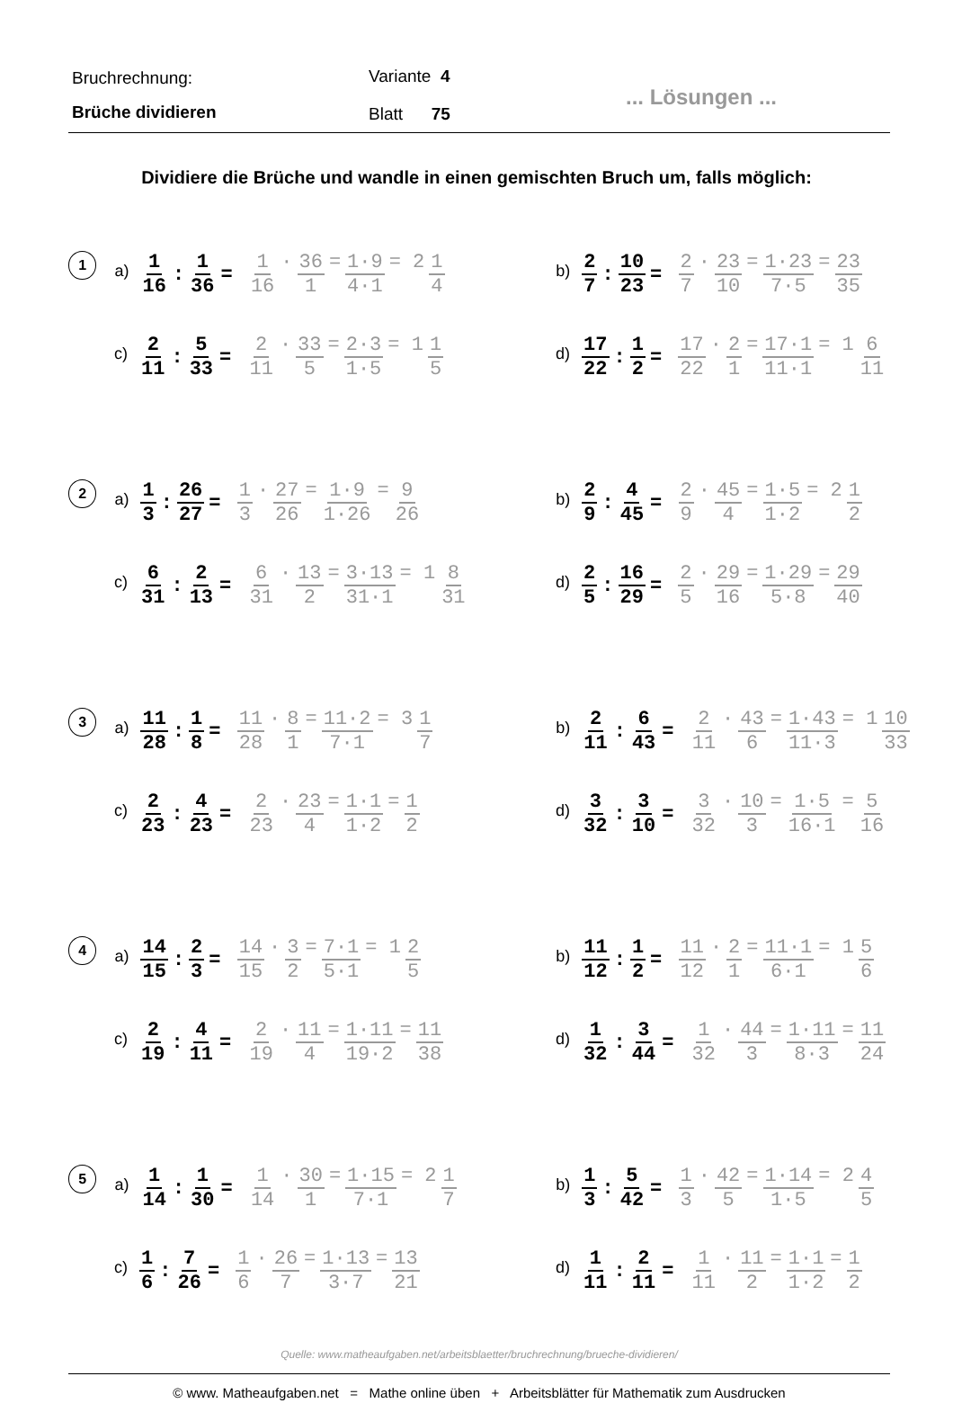Bruchrechnung:
Brüche dividieren
Variante 4
Blatt 75
... Lösungen ...
Dividiere die Brüche und wandle in einen gemischten Bruch um, falls möglich:
1
a) 1 16: 1 36 = 1 16 · 36 1 = 1·9 4·1 = 2 1 4
b) 2 7: 10 23 = 2 7 · 23 10 = 1·23 7·5 = 23 35
c) 2 11: 5 33 = 2 11 · 33 5 = 2·3 1·5 = 1 1 5
d) 17 22: 1 2 = 17 22 · 2 1 = 17·1 11·1 = 1 6 11
2
a) 1 3: 26 27 = 1 3 · 27 26 = 1·9 1·26 = 9 26
b) 2 9: 4 45 = 2 9 · 45 4 = 1·5 1·2 = 2 1 2
c) 6 31: 2 13 = 6 31 · 13 2 = 3·13 31·1 = 1 8 31
d) 2 5: 16 29 = 2 5 · 29 16 = 1·29 5·8 = 29 40
3
a) 11 28: 1 8 = 11 28 · 8 1 = 11·2 7·1 = 3 1 7
b) 2 11: 6 43 = 2 11 · 43 6 = 1·43 11·3 = 1 10 33
c) 2 23: 4 23 = 2 23 · 23 4 = 1·1 1·2 = 1 2
d) 3 32: 3 10 = 3 32 · 10 3 = 1·5 16·1 = 5 16
4
a) 14 15: 2 3 = 14 15 · 3 2 = 7·1 5·1 = 1 2 5
b) 11 12: 1 2 = 11 12 · 2 1 = 11·1 6·1 = 1 5 6
c) 2 19: 4 11 = 2 19 · 11 4 = 1·11 19·2 = 11 38
d) 1 32: 3 44 = 1 32 · 44 3 = 1·11 8·3 = 11 24
5
a) 1 14: 1 30 = 1 14 · 30 1 = 1·15 7·1 = 2 1 7
b) 1 3: 5 42 = 1 3 · 42 5 = 1·14 1·5 = 2 4 5
c) 1 6: 7 26 = 1 6 · 26 7 = 1·13 3·7 = 13 21
d) 1 11: 2 11 = 1 11 · 11 2 = 1·1 1·2 = 1 2
Quelle: www.matheaufgaben.net/arbeitsblaetter/bruchrechnung/brueche-dividieren/
© www. Matheaufgaben.net = Mathe online üben + Arbeitsblätter für Mathematik zum Ausdrucken